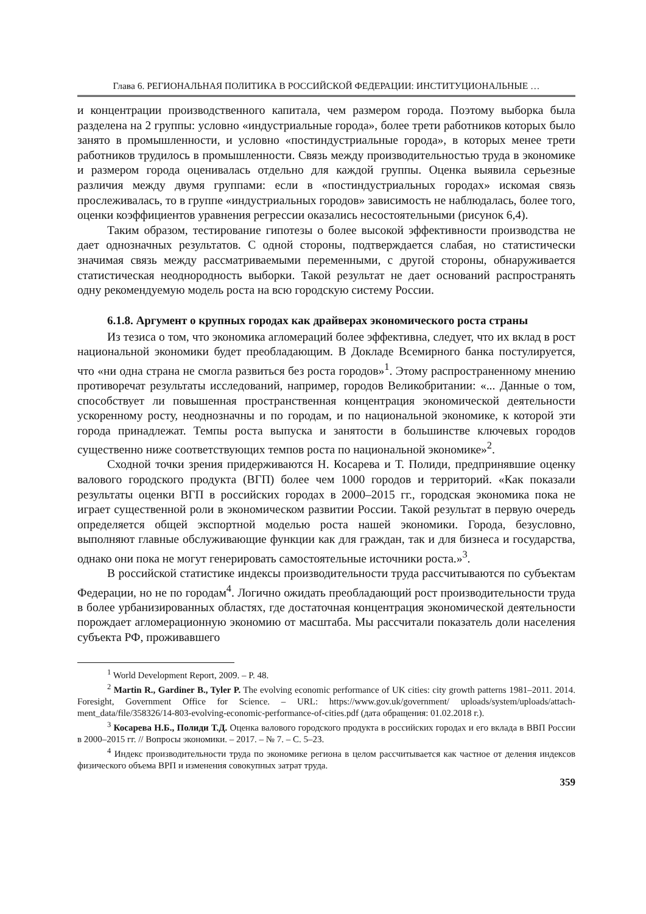Глава 6. РЕГИОНАЛЬНАЯ ПОЛИТИКА В РОССИЙСКОЙ ФЕДЕРАЦИИ: ИНСТИТУЦИОНАЛЬНЫЕ …
и концентрации производственного капитала, чем размером города. Поэтому выборка была разделена на 2 группы: условно «индустриальные города», более трети работников которых было занято в промышленности, и условно «постиндустриальные города», в которых менее трети работников трудилось в промышленности. Связь между производительностью труда в экономике и размером города оценивалась отдельно для каждой группы. Оценка выявила серьезные различия между двумя группами: если в «постиндустриальных городах» искомая связь прослеживалась, то в группе «индустриальных городов» зависимость не наблюдалась, более того, оценки коэффициентов уравнения регрессии оказались несостоятельными (рисунок 6,4).
Таким образом, тестирование гипотезы о более высокой эффективности производства не дает однозначных результатов. С одной стороны, подтверждается слабая, но статистически значимая связь между рассматриваемыми переменными, с другой стороны, обнаруживается статистическая неоднородность выборки. Такой результат не дает оснований распространять одну рекомендуемую модель роста на всю городскую систему России.
6.1.8. Аргумент о крупных городах как драйверах экономического роста страны
Из тезиса о том, что экономика агломераций более эффективна, следует, что их вклад в рост национальной экономики будет преобладающим. В Докладе Всемирного банка постулируется, что «ни одна страна не смогла развиться без роста городов»<sup>1</sup>. Этому распространенному мнению противоречат результаты исследований, например, городов Великобритании: «... Данные о том, способствует ли повышенная пространственная концентрация экономической деятельности ускоренному росту, неоднозначны и по городам, и по национальной экономике, к которой эти города принадлежат. Темпы роста выпуска и занятости в большинстве ключевых городов существенно ниже соответствующих темпов роста по национальной экономике»<sup>2</sup>.
Сходной точки зрения придерживаются Н. Косарева и Т. Полиди, предпринявшие оценку валового городского продукта (ВГП) более чем 1000 городов и территорий. «Как показали результаты оценки ВГП в российских городах в 2000–2015 гг., городская экономика пока не играет существенной роли в экономическом развитии России. Такой результат в первую очередь определяется общей экспортной моделью роста нашей экономики. Города, безусловно, выполняют главные обслуживающие функции как для граждан, так и для бизнеса и государства, однако они пока не могут генерировать самостоятельные источники роста.»<sup>3</sup>.
В российской статистике индексы производительности труда рассчитываются по субъектам Федерации, но не по городам<sup>4</sup>. Логично ожидать преобладающий рост производительности труда в более урбанизированных областях, где достаточная концентрация экономической деятельности порождает агломерационную экономию от масштаба. Мы рассчитали показатель доли населения субъекта РФ, проживавшего
<sup>1</sup> World Development Report, 2009. – P. 48.
<sup>2</sup> Martin R., Gardiner B., Tyler P. The evolving economic performance of UK cities: city growth patterns 1981–2011. 2014. Foresight, Government Office for Science. – URL: https://www.gov.uk/government/ uploads/system/uploads/attach-ment_data/file/358326/14-803-evolving-economic-performance-of-cities.pdf (дата обращения: 01.02.2018 г.).
<sup>3</sup> Косарева Н.Б., Полиди Т.Д. Оценка валового городского продукта в российских городах и его вклада в ВВП России в 2000–2015 гг. // Вопросы экономики. – 2017. – № 7. – С. 5–23.
<sup>4</sup> Индекс производительности труда по экономике региона в целом рассчитывается как частное от деления индексов физического объема ВРП и изменения совокупных затрат труда.
359